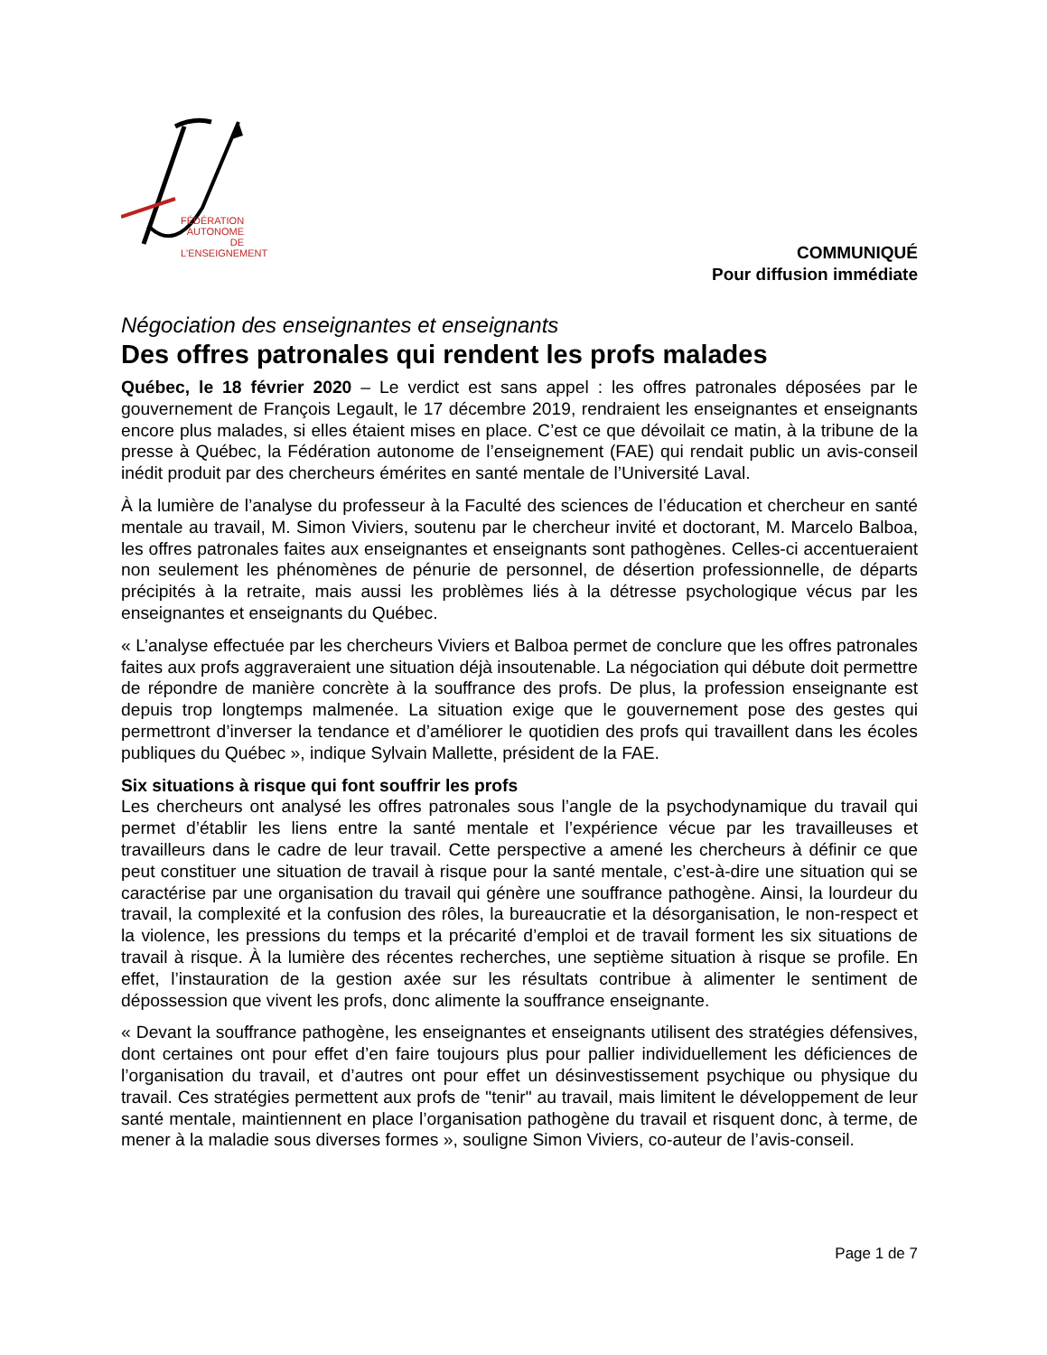FÉDÉRATION AUTONOME DE L'ENSEIGNEMENT
COMMUNIQUÉ
Pour diffusion immédiate
Négociation des enseignantes et enseignants
Des offres patronales qui rendent les profs malades
Québec, le 18 février 2020 – Le verdict est sans appel : les offres patronales déposées par le gouvernement de François Legault, le 17 décembre 2019, rendraient les enseignantes et enseignants encore plus malades, si elles étaient mises en place. C’est ce que dévoilait ce matin, à la tribune de la presse à Québec, la Fédération autonome de l’enseignement (FAE) qui rendait public un avis-conseil inédit produit par des chercheurs émérites en santé mentale de l’Université Laval.
À la lumière de l’analyse du professeur à la Faculté des sciences de l’éducation et chercheur en santé mentale au travail, M. Simon Viviers, soutenu par le chercheur invité et doctorant, M. Marcelo Balboa, les offres patronales faites aux enseignantes et enseignants sont pathogènes. Celles-ci accentueraient non seulement les phénomènes de pénurie de personnel, de désertion professionnelle, de départs précipités à la retraite, mais aussi les problèmes liés à la détresse psychologique vécus par les enseignantes et enseignants du Québec.
« L’analyse effectuée par les chercheurs Viviers et Balboa permet de conclure que les offres patronales faites aux profs aggraveraient une situation déjà insoutenable. La négociation qui débute doit permettre de répondre de manière concrète à la souffrance des profs. De plus, la profession enseignante est depuis trop longtemps malmenée. La situation exige que le gouvernement pose des gestes qui permettront d’inverser la tendance et d’améliorer le quotidien des profs qui travaillent dans les écoles publiques du Québec », indique Sylvain Mallette, président de la FAE.
Six situations à risque qui font souffrir les profs
Les chercheurs ont analysé les offres patronales sous l’angle de la psychodynamique du travail qui permet d’établir les liens entre la santé mentale et l’expérience vécue par les travailleuses et travailleurs dans le cadre de leur travail. Cette perspective a amené les chercheurs à définir ce que peut constituer une situation de travail à risque pour la santé mentale, c’est-à-dire une situation qui se caractérise par une organisation du travail qui génère une souffrance pathogène. Ainsi, la lourdeur du travail, la complexité et la confusion des rôles, la bureaucratie et la désorganisation, le non-respect et la violence, les pressions du temps et la précarité d’emploi et de travail forment les six situations de travail à risque. À la lumière des récentes recherches, une septième situation à risque se profile. En effet, l’instauration de la gestion axée sur les résultats contribue à alimenter le sentiment de dépossession que vivent les profs, donc alimente la souffrance enseignante.
« Devant la souffrance pathogène, les enseignantes et enseignants utilisent des stratégies défensives, dont certaines ont pour effet d’en faire toujours plus pour pallier individuellement les déficiences de l’organisation du travail, et d’autres ont pour effet un désinvestissement psychique ou physique du travail. Ces stratégies permettent aux profs de "tenir" au travail, mais limitent le développement de leur santé mentale, maintiennent en place l’organisation pathogène du travail et risquent donc, à terme, de mener à la maladie sous diverses formes », souligne Simon Viviers, co-auteur de l’avis-conseil.
Page 1 de 7